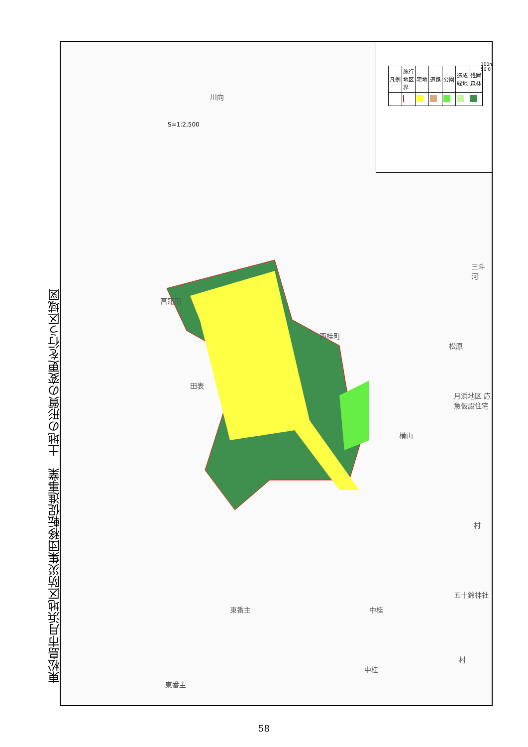東松島市月浜地区防災集団移転促進事業　土地の形質の変更を行う区域図
S=1:2,500
| 凡例 | 施行地区界 | 宅地 | 道路 | 公園 | 造成緑地 | 残置森林 |
100m 50 0
菖蒲田
川向
西桂町
田表
松原
三斗河
月浜地区 応急仮設住宅
横山
東番主 中桂
中桂
東番主
五十鈴神社
村
村
58